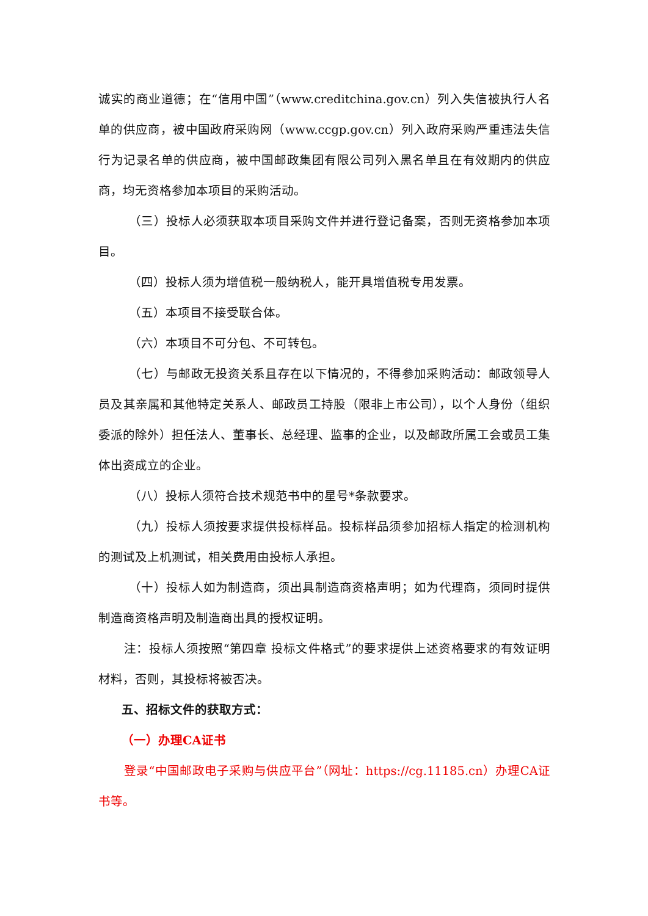诚实的商业道德；在“信用中国”（www.creditchina.gov.cn）列入失信被执行人名单的供应商，被中国政府采购网（www.ccgp.gov.cn）列入政府采购严重违法失信行为记录名单的供应商，被中国邮政集团有限公司列入黑名单且在有效期内的供应商，均无资格参加本项目的采购活动。
（三）投标人必须获取本项目采购文件并进行登记备案，否则无资格参加本项目。
（四）投标人须为增值税一般纳税人，能开具增值税专用发票。
（五）本项目不接受联合体。
（六）本项目不可分包、不可转包。
（七）与邮政无投资关系且存在以下情况的，不得参加采购活动：邮政领导人员及其亲属和其他特定关系人、邮政员工持股（限非上市公司），以个人身份（组织委派的除外）担任法人、董事长、总经理、监事的企业，以及邮政所属工会或员工集体出资成立的企业。
（八）投标人须符合技术规范书中的星号*条款要求。
（九）投标人须按要求提供投标样品。投标样品须参加招标人指定的检测机构的测试及上机测试，相关费用由投标人承担。
（十）投标人如为制造商，须出具制造商资格声明；如为代理商，须同时提供制造商资格声明及制造商出具的授权证明。
注：投标人须按照“第四章 投标文件格式”的要求提供上述资格要求的有效证明材料，否则，其投标将被否决。
五、招标文件的获取方式：
（一）办理CA证书
登录“中国邮政电子采购与供应平台”（网址：https://cg.11185.cn）办理CA证书等。